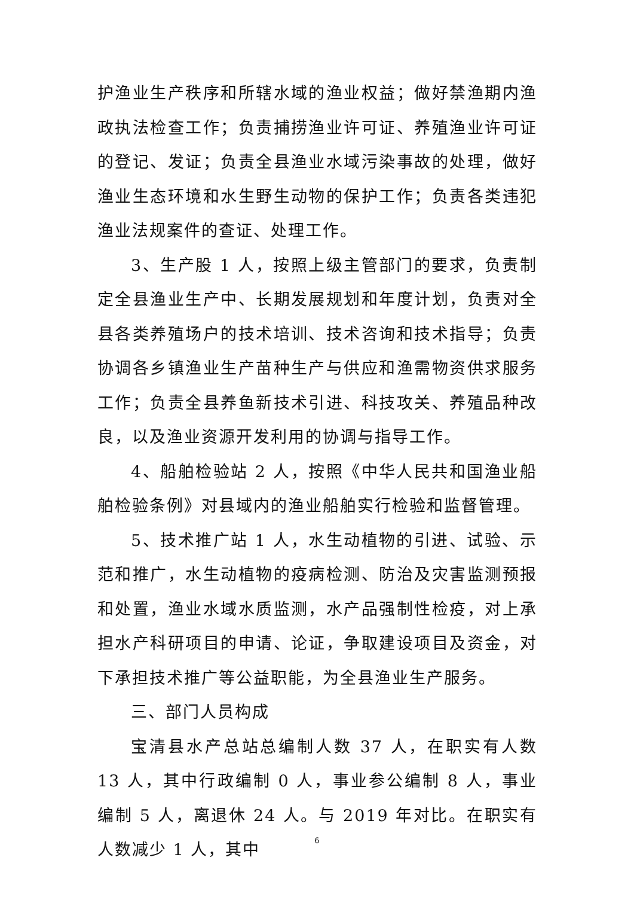护渔业生产秩序和所辖水域的渔业权益；做好禁渔期内渔政执法检查工作；负责捕捞渔业许可证、养殖渔业许可证的登记、发证；负责全县渔业水域污染事故的处理，做好渔业生态环境和水生野生动物的保护工作；负责各类违犯渔业法规案件的查证、处理工作。
3、生产股 1 人，按照上级主管部门的要求，负责制定全县渔业生产中、长期发展规划和年度计划，负责对全县各类养殖场户的技术培训、技术咨询和技术指导；负责协调各乡镇渔业生产苗种生产与供应和渔需物资供求服务工作；负责全县养鱼新技术引进、科技攻关、养殖品种改良，以及渔业资源开发利用的协调与指导工作。
4、船舶检验站 2 人，按照《中华人民共和国渔业船舶检验条例》对县域内的渔业船舶实行检验和监督管理。
5、技术推广站 1 人，水生动植物的引进、试验、示范和推广，水生动植物的疫病检测、防治及灾害监测预报和处置，渔业水域水质监测，水产品强制性检疫，对上承担水产科研项目的申请、论证，争取建设项目及资金，对下承担技术推广等公益职能，为全县渔业生产服务。
三、部门人员构成
宝清县水产总站总编制人数 37 人，在职实有人数 13 人，其中行政编制 0 人，事业参公编制 8 人，事业编制 5 人，离退休 24 人。与 2019 年对比。在职实有人数减少 1 人，其中
6